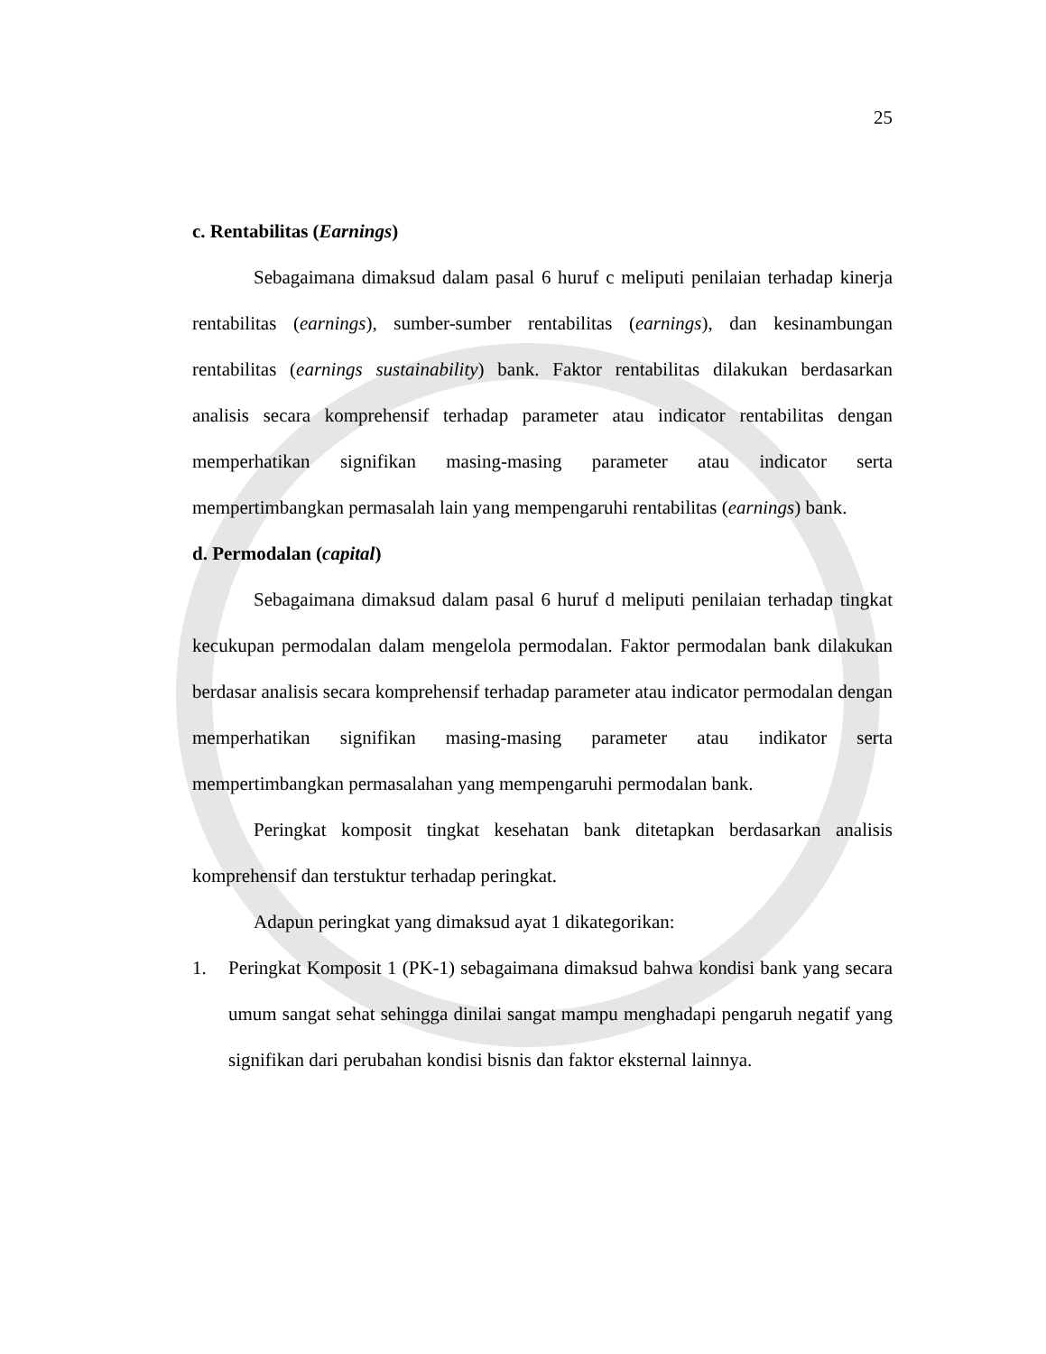25
c. Rentabilitas (Earnings)
Sebagaimana dimaksud dalam pasal 6 huruf c meliputi penilaian terhadap kinerja rentabilitas (earnings), sumber-sumber rentabilitas (earnings), dan kesinambungan rentabilitas (earnings sustainability) bank. Faktor rentabilitas dilakukan berdasarkan analisis secara komprehensif terhadap parameter atau indicator rentabilitas dengan memperhatikan signifikan masing-masing parameter atau indicator serta mempertimbangkan permasalah lain yang mempengaruhi rentabilitas (earnings) bank.
d. Permodalan (capital)
Sebagaimana dimaksud dalam pasal 6 huruf d meliputi penilaian terhadap tingkat kecukupan permodalan dalam mengelola permodalan. Faktor permodalan bank dilakukan berdasar analisis secara komprehensif terhadap parameter atau indicator permodalan dengan memperhatikan signifikan masing-masing parameter atau indikator serta mempertimbangkan permasalahan yang mempengaruhi permodalan bank.
Peringkat komposit tingkat kesehatan bank ditetapkan berdasarkan analisis komprehensif dan terstuktur terhadap peringkat.
Adapun peringkat yang dimaksud ayat 1 dikategorikan:
1. Peringkat Komposit 1 (PK-1) sebagaimana dimaksud bahwa kondisi bank yang secara umum sangat sehat sehingga dinilai sangat mampu menghadapi pengaruh negatif yang signifikan dari perubahan kondisi bisnis dan faktor eksternal lainnya.